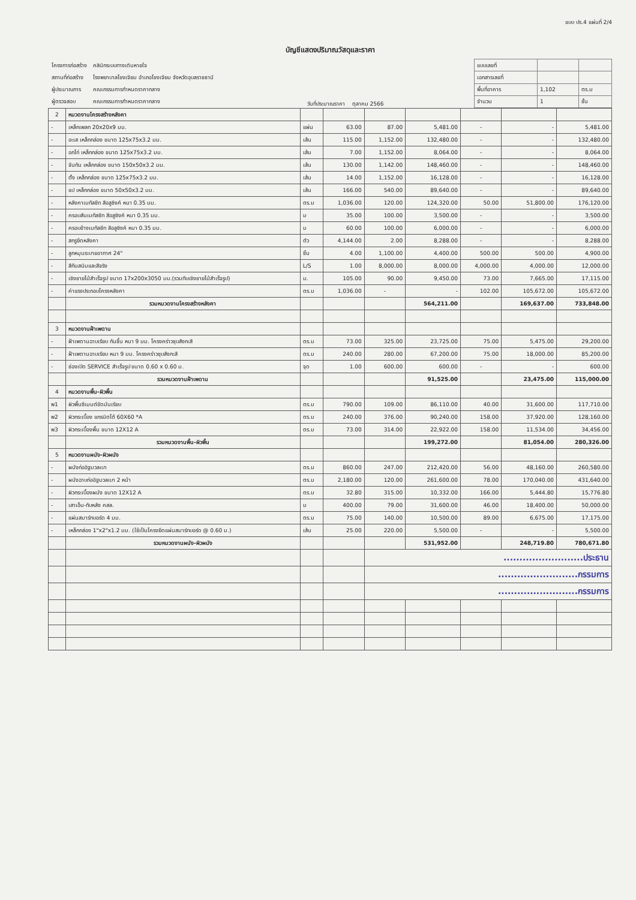แบบ ปร.4 แผ่นที่ 2/4
บัญชีแสดงปริมาณวัสดุและราคา
| โครงการก่อสร้าง | คลินิกระบบทางเดินหายใจ |
| สถานที่ก่อสร้าง | โรงพยาบาลโขงเจียม อำเภอโขงเจียม จังหวัดอุบลราชธานี |
| ผู้ประมาณการ | คณะกรรมการกำหนดราคากลาง |
| ผู้ตรวจสอบ | คณะกรรมการกำหนดราคากลาง |
วันที่ประมาณราคา ตุลาคม 2566
| แบบเลขที่ | | |
| เอกสารเลขที่ | | |
| พื้นที่อาคาร | 1,102 | ตร.ม |
| จำนวน | 1 | ชั้น |
| 2 | หมวดงานโครงสร้างหลังคา | | | | | | | |
| - | เหล็กเพลท 20x20x9 มม. | แผ่น | 63.00 | 87.00 | 5,481.00 | - | - | 5,481.00 |
| - | อะเส เหล็กกล่อง ขนาด 125x75x3.2 มม. | เส้น | 115.00 | 1,152.00 | 132,480.00 | - | - | 132,480.00 |
| - | อกไก่ เหล็กกล่อง ขนาด 125x75x3.2 มม. | เส้น | 7.00 | 1,152.00 | 8,064.00 | - | - | 8,064.00 |
| - | จันทัน เหล็กกล่อง ขนาด 150x50x3.2 มม. | เส้น | 130.00 | 1,142.00 | 148,460.00 | - | - | 148,460.00 |
| - | ตั้ง เหล็กกล่อง ขนาด 125x75x3.2 มม. | เส้น | 14.00 | 1,152.00 | 16,128.00 | - | - | 16,128.00 |
| - | แป เหล็กกล่อง ขนาด 50x50x3.2 มม. | เส้น | 166.00 | 540.00 | 89,640.00 | - | - | 89,640.00 |
| - | หลังคาเมทัลชีท สีอลูซิงค์ หนา 0.35 มม. | ตร.ม | 1,036.00 | 120.00 | 124,320.00 | 50.00 | 51,800.00 | 176,120.00 |
| - | ครอบสันเมทัลชีท สีอลูซิงค์ หนา 0.35 มม. | ม | 35.00 | 100.00 | 3,500.00 | - | - | 3,500.00 |
| - | ครอบข้างเมทัลชีท สีอลูซิงค์ หนา 0.35 มม. | ม | 60.00 | 100.00 | 6,000.00 | - | - | 6,000.00 |
| - | สกรูยึดหลังคา | ตัว | 4,144.00 | 2.00 | 8,288.00 | - | - | 8,288.00 |
| - | ลูกหมุนระบายอากาศ 24" | ชิ้น | 4.00 | 1,100.00 | 4,400.00 | 500.00 | 500.00 | 4,900.00 |
| - | สีกันสนิมและสีจริง | L/S | 1.00 | 8,000.00 | 8,000.00 | 4,000.00 | 4,000.00 | 12,000.00 |
| - | เชิงชายไม้สำเร็จรูป ขนาด 17x200x3050 มม.(รวมทับเชิงชายไม้สำเร็จรูป) | ม. | 105.00 | 90.00 | 9,450.00 | 73.00 | 7,665.00 | 17,115.00 |
| - | ค่าแรงประกอบโครงหลังคา | ตร.ม | 1,036.00 | - | - | 102.00 | 105,672.00 | 105,672.00 |
| | รวมหมวดงานโครงสร้างหลังคา | | | | 564,211.00 | | 169,637.00 | 733,848.00 |
| 3 | หมวดงานฝ้าเพดาน | | | | | | | |
| - | ฝ้าเพดานฉาบเรียบ กันชื้น หนา 9 มม. โครงคร่าวชุบสังกะสี | ตร.ม | 73.00 | 325.00 | 23,725.00 | 75.00 | 5,475.00 | 29,200.00 |
| - | ฝ้าเพดานฉาบเรียบ หนา 9 มม. โครงคร่าวชุบสังกะสี | ตร.ม | 240.00 | 280.00 | 67,200.00 | 75.00 | 18,000.00 | 85,200.00 |
| - | ช่องเปิด SERVICE สำเร็จรูป ขนาด 0.60 x 0.60 ม. | จุด | 1.00 | 600.00 | 600.00 | - | - | 600.00 |
| | รวมหมวดงานฝ้าเพดาน | | | | 91,525.00 | | 23,475.00 | 115,000.00 |
| 4 | หมวดงานพื้น-ผิวพื้น | | | | | | | |
| พ1 | ผิวพื้นซีเมนต์ขัดมันเรียบ | ตร.ม | 790.00 | 109.00 | 86,110.00 | 40.00 | 31,600.00 | 117,710.00 |
| พ2 | ผิวกระเบื้อง แกรนิตโต้ 60X60 *A | ตร.ม | 240.00 | 376.00 | 90,240.00 | 158.00 | 37,920.00 | 128,160.00 |
| พ3 | ผิวกระเบื้องพื้น ขนาด 12X12 A | ตร.ม | 73.00 | 314.00 | 22,922.00 | 158.00 | 11,534.00 | 34,456.00 |
| | รวมหมวดงานพื้น-ผิวพื้น | | | | 199,272.00 | | 81,054.00 | 280,326.00 |
| 5 | หมวดงานผนัง-ผิวผนัง | | | | | | | |
| - | ผนังก่ออิฐมวลเบา | ตร.ม | 860.00 | 247.00 | 212,420.00 | 56.00 | 48,160.00 | 260,580.00 |
| - | ผนังฉาบก่ออิฐมวลเบา 2 หน้า | ตร.ม | 2,180.00 | 120.00 | 261,600.00 | 78.00 | 170,040.00 | 431,640.00 |
| - | ผิวกระเบื้องผนัง ขนาด 12X12 A | ตร.ม | 32.80 | 315.00 | 10,332.00 | 166.00 | 5,444.80 | 15,776.80 |
| - | เสาเอ็น-ทับหลัง คสล. | ม | 400.00 | 79.00 | 31,600.00 | 46.00 | 18,400.00 | 50,000.00 |
| - | แผ่นสมาร์ทบอร์ด 4 มม. | ตร.ม | 75.00 | 140.00 | 10,500.00 | 89.00 | 6,675.00 | 17,175.00 |
| - | เหล็กกล่อง 1"x2"x1.2 มม. (ใช้เป็นโครงยึดแผ่นสมาร์ทบอร์ด @ 0.60 ม.) | เส้น | 25.00 | 220.00 | 5,500.00 | - | - | 5,500.00 |
| | รวมหมวดงานผนัง-ผิวผนัง | | | | 531,952.00 | | 248,719.80 | 780,671.80 |
| | | | | .........................ประธาน | | | | |
| | | | | .........................กรรมการ | | | | |
| | | | | .........................กรรมการ | | | | |